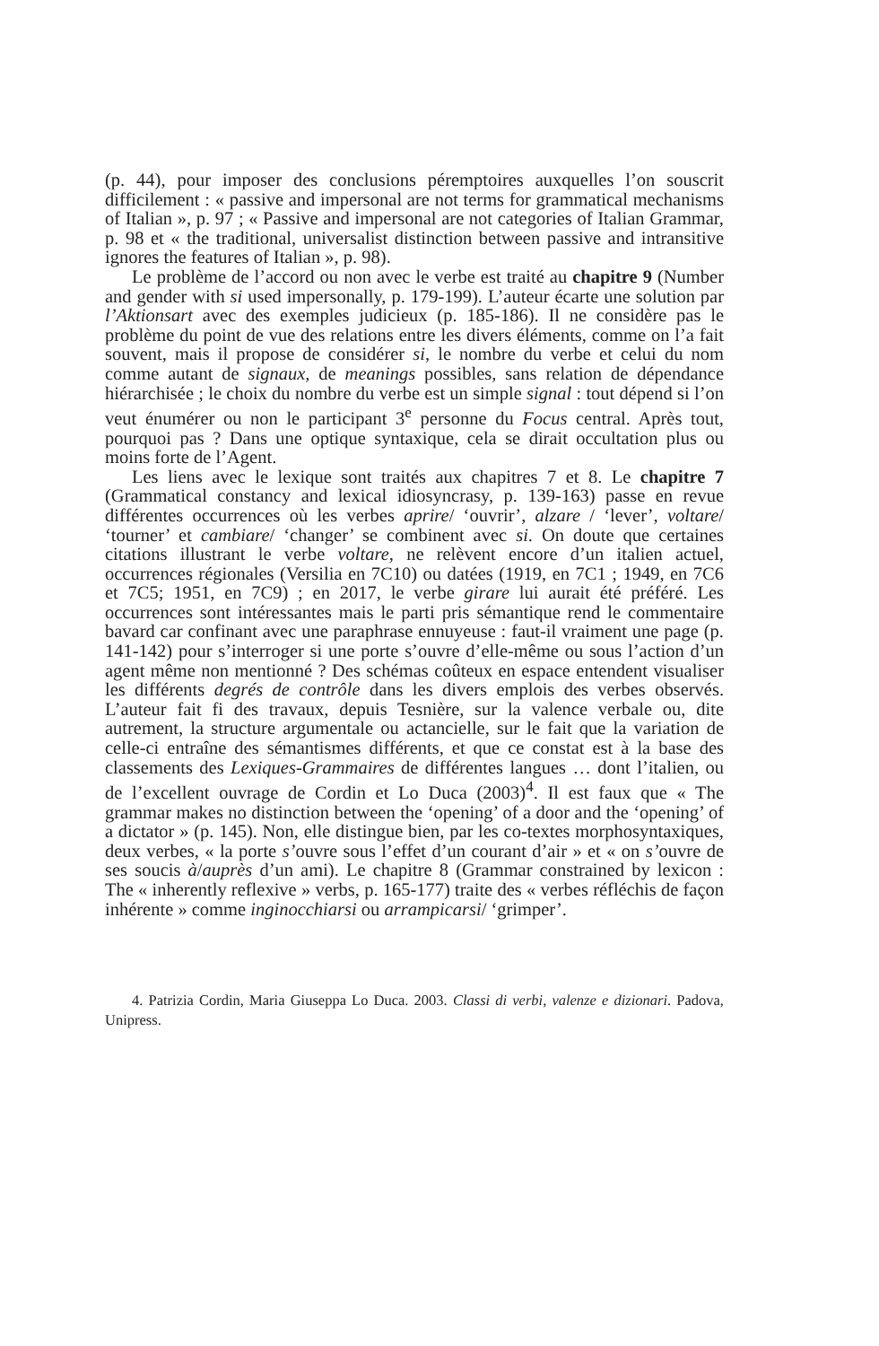(p. 44), pour imposer des conclusions péremptoires auxquelles l’on souscrit difficilement : « passive and impersonal are not terms for grammatical mechanisms of Italian », p. 97 ; « Passive and impersonal are not categories of Italian Grammar, p. 98 et « the traditional, universalist distinction between passive and intransitive ignores the features of Italian », p. 98).
Le problème de l’accord ou non avec le verbe est traité au chapitre 9 (Number and gender with si used impersonally, p. 179-199). L’auteur écarte une solution par l’Aktionsart avec des exemples judicieux (p. 185-186). Il ne considère pas le problème du point de vue des relations entre les divers éléments, comme on l’a fait souvent, mais il propose de considérer si, le nombre du verbe et celui du nom comme autant de signaux, de meanings possibles, sans relation de dépendance hiérarchisée ; le choix du nombre du verbe est un simple signal : tout dépend si l’on veut énumérer ou non le participant 3<sup>e</sup> personne du Focus central. Après tout, pourquoi pas ? Dans une optique syntaxique, cela se dirait occultation plus ou moins forte de l’Agent.
Les liens avec le lexique sont traités aux chapitres 7 et 8. Le chapitre 7 (Grammatical constancy and lexical idiosyncrasy, p. 139-163) passe en revue différentes occurrences où les verbes aprire/ ‘ouvrir’, alzare / ‘lever’, voltare/ ‘tourner’ et cambiare/ ‘changer’ se combinent avec si. On doute que certaines citations illustrant le verbe voltare, ne relèvent encore d’un italien actuel, occurrences régionales (Versilia en 7C10) ou datées (1919, en 7C1 ; 1949, en 7C6 et 7C5; 1951, en 7C9) ; en 2017, le verbe girare lui aurait été préféré. Les occurrences sont intéressantes mais le parti pris sémantique rend le commentaire bavard car confinant avec une paraphrase ennuyeuse : faut-il vraiment une page (p. 141-142) pour s’interroger si une porte s’ouvre d’elle-même ou sous l’action d’un agent même non mentionné ? Des schémas coûteux en espace entendent visualiser les différents degrés de contrôle dans les divers emplois des verbes observés. L’auteur fait fi des travaux, depuis Tesnière, sur la valence verbale ou, dite autrement, la structure argumentale ou actancielle, sur le fait que la variation de celle-ci entraîne des sémantismes différents, et que ce constat est à la base des classements des Lexiques-Grammaires de différentes langues … dont l’italien, ou de l’excellent ouvrage de Cordin et Lo Duca (2003)<sup>4</sup>. Il est faux que « The grammar makes no distinction between the ‘opening’ of a door and the ‘opening’ of a dictator » (p. 145). Non, elle distingue bien, par les co-textes morphosyntaxiques, deux verbes, « la porte s’ouvre sous l’effet d’un courant d’air » et « on s’ouvre de ses soucis à/auprès d’un ami). Le chapitre 8 (Grammar constrained by lexicon : The « inherently reflexive » verbs, p. 165-177) traite des « verbes réfléchis de façon inhérente » comme inginocchiarsi ou arrampicarsi/ ‘grimper’.
4. Patrizia Cordin, Maria Giuseppa Lo Duca. 2003. Classi di verbi, valenze e dizionari. Padova, Unipress.